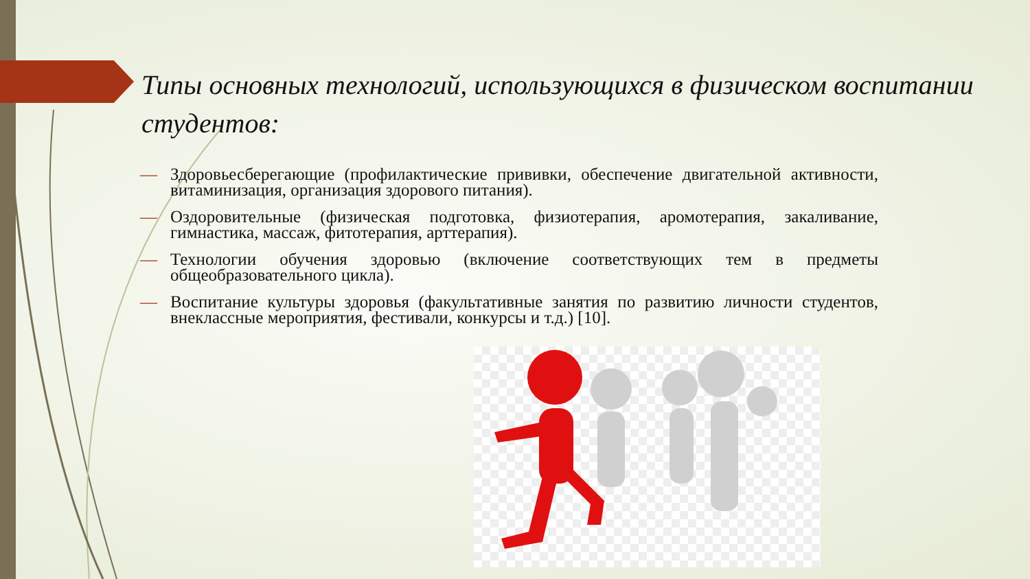Типы основных технологий, использующихся в физическом воспитании студентов:
— Здоровьесберегающие (профилактические прививки, обеспечение двигательной активности, витаминизация, организация здорового питания).
— Оздоровительные (физическая подготовка, физиотерапия, аромотерапия, закаливание, гимнастика, массаж, фитотерапия, арттерапия).
— Технологии обучения здоровью (включение соответствующих тем в предметы общеобразовательного цикла).
— Воспитание культуры здоровья (факультативные занятия по развитию личности студентов, внеклассные мероприятия, фестивали, конкурсы и т.д.) [10].